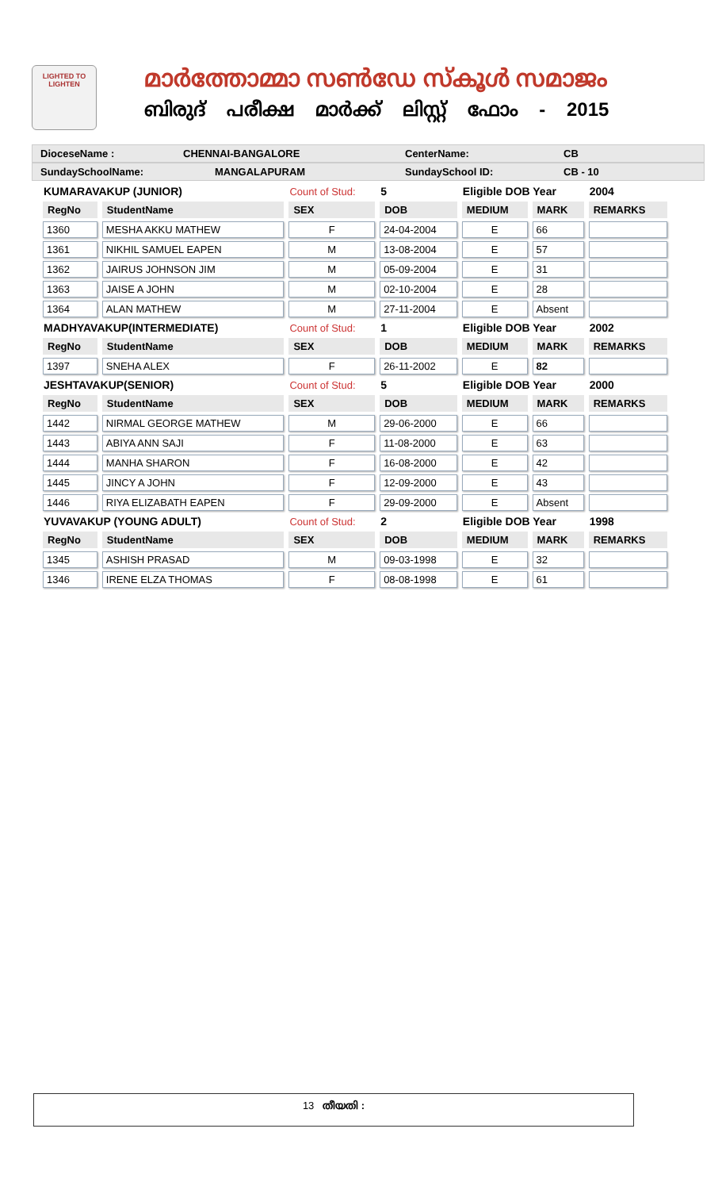LIGHTED TO LIGHTEN
മാർത്തോമ്മാ സൺഡേ സ്കൂൾ സമാജം
ബിരുദ് പരീക്ഷ മാർക്ക് ലിസ്റ്റ് ഫോം - 2015
DioceseName : CHENNAI-BANGALORE CenterName: CB
SundaySchoolName: MANGALAPURAM SundaySchool ID: CB - 10
| KUMARAVAKUP (JUNIOR) | | Count of Stud: | 5 | Eligible DOB Year | | 2004 |
| RegNo | StudentName | SEX | DOB | MEDIUM | MARK | REMARKS |
| 1360 | MESHA AKKU MATHEW | F | 24-04-2004 | E | 66 | |
| 1361 | NIKHIL SAMUEL EAPEN | M | 13-08-2004 | E | 57 | |
| 1362 | JAIRUS JOHNSON JIM | M | 05-09-2004 | E | 31 | |
| 1363 | JAISE A JOHN | M | 02-10-2004 | E | 28 | |
| 1364 | ALAN MATHEW | M | 27-11-2004 | E | Absent | |
| MADHYAVAKUP(INTERMEDIATE) | | Count of Stud: | 1 | Eligible DOB Year | | 2002 |
| RegNo | StudentName | SEX | DOB | MEDIUM | MARK | REMARKS |
| 1397 | SNEHA ALEX | F | 26-11-2002 | E | 82 | |
| JESHTAVAKUP(SENIOR) | | Count of Stud: | 5 | Eligible DOB Year | | 2000 |
| RegNo | StudentName | SEX | DOB | MEDIUM | MARK | REMARKS |
| 1442 | NIRMAL GEORGE MATHEW | M | 29-06-2000 | E | 66 | |
| 1443 | ABIYA ANN SAJI | F | 11-08-2000 | E | 63 | |
| 1444 | MANHA SHARON | F | 16-08-2000 | E | 42 | |
| 1445 | JINCY A JOHN | F | 12-09-2000 | E | 43 | |
| 1446 | RIYA ELIZABATH EAPEN | F | 29-09-2000 | E | Absent | |
| YUVAVAKUP (YOUNG ADULT) | | Count of Stud: | 2 | Eligible DOB Year | | 1998 |
| RegNo | StudentName | SEX | DOB | MEDIUM | MARK | REMARKS |
| 1345 | ASHISH PRASAD | M | 09-03-1998 | E | 32 | |
| 1346 | IRENE ELZA THOMAS | F | 08-08-1998 | E | 61 | |
13 തീയതി :